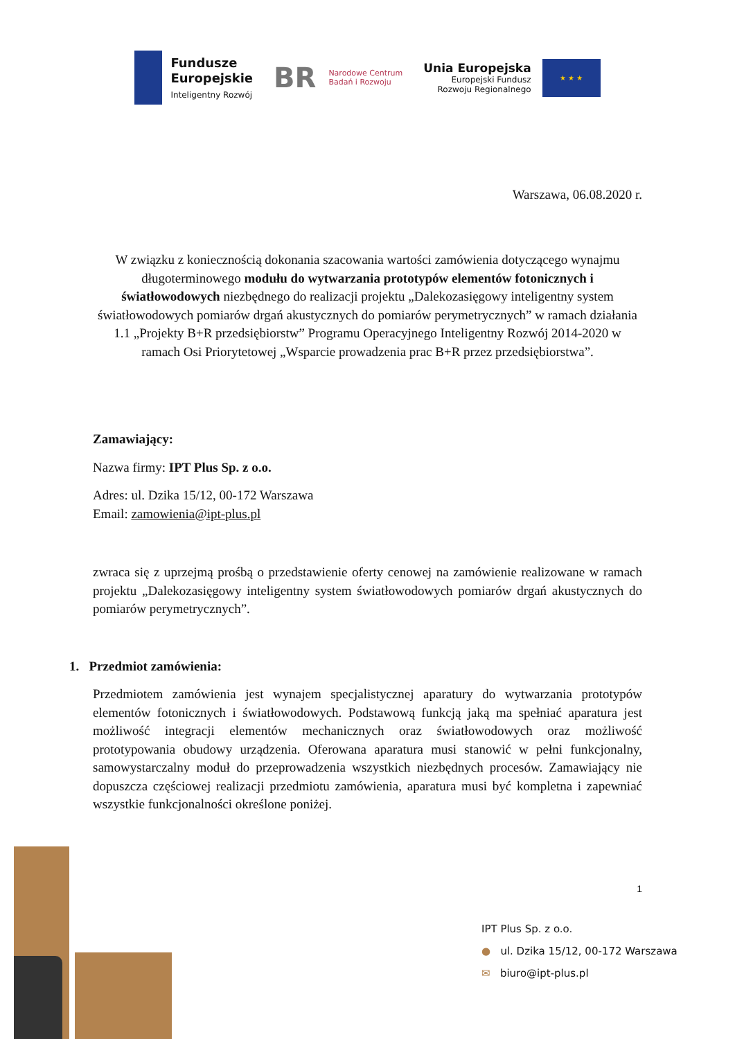Fundusze
Europejskie
Inteligentny Rozwój
BR Narodowe Centrum
Badań i Rozwoju
Unia Europejska
Europejski Fundusz
Rozwoju Regionalnego
★ ★ ★
Warszawa, 06.08.2020 r.
W związku z koniecznością dokonania szacowania wartości zamówienia dotyczącego wynajmu długoterminowego modułu do wytwarzania prototypów elementów fotonicznych i światłowodowych niezbędnego do realizacji projektu „Dalekozasięgowy inteligentny system światłowodowych pomiarów drgań akustycznych do pomiarów perymetrycznych” w ramach działania 1.1 „Projekty B+R przedsiębiorstw” Programu Operacyjnego Inteligentny Rozwój 2014-2020 w ramach Osi Priorytetowej „Wsparcie prowadzenia prac B+R przez przedsiębiorstwa”.
Zamawiający:
Nazwa firmy: IPT Plus Sp. z o.o.
Adres: ul. Dzika 15/12, 00-172 Warszawa
Email: zamowienia@ipt-plus.pl
zwraca się z uprzejmą prośbą o przedstawienie oferty cenowej na zamówienie realizowane w ramach projektu „Dalekozasięgowy inteligentny system światłowodowych pomiarów drgań akustycznych do pomiarów perymetrycznych”.
1. Przedmiot zamówienia:
Przedmiotem zamówienia jest wynajem specjalistycznej aparatury do wytwarzania prototypów elementów fotonicznych i światłowodowych. Podstawową funkcją jaką ma spełniać aparatura jest możliwość integracji elementów mechanicznych oraz światłowodowych oraz możliwość prototypowania obudowy urządzenia. Oferowana aparatura musi stanowić w pełni funkcjonalny, samowystarczalny moduł do przeprowadzenia wszystkich niezbędnych procesów. Zamawiający nie dopuszcza częściowej realizacji przedmiotu zamówienia, aparatura musi być kompletna i zapewniać wszystkie funkcjonalności określone poniżej.
1
IPT Plus Sp. z o.o.
● ul. Dzika 15/12, 00-172 Warszawa
✉ biuro@ipt-plus.pl